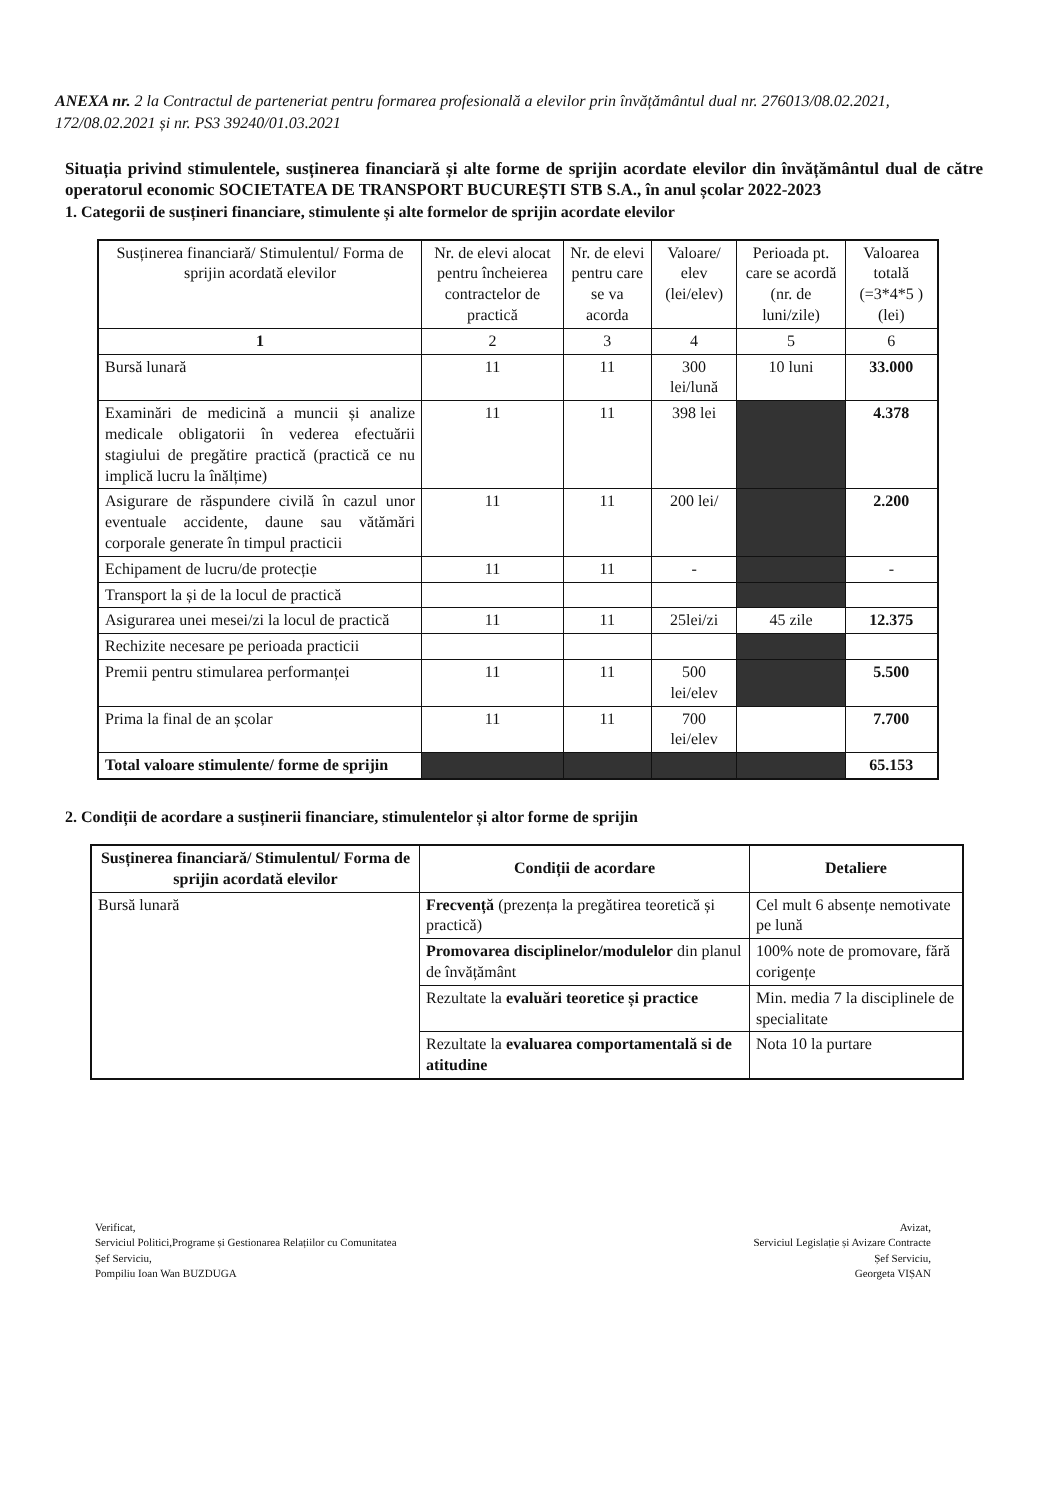ANEXA nr. 2 la Contractul de parteneriat pentru formarea profesională a elevilor prin învățământul dual nr. 276013/08.02.2021, 172/08.02.2021 și nr. PS3 39240/01.03.2021
Situația privind stimulentele, susținerea financiară și alte forme de sprijin acordate elevilor din învățământul dual de către operatorul economic SOCIETATEA DE TRANSPORT BUCUREȘTI STB S.A., în anul școlar 2022-2023
1. Categorii de susțineri financiare, stimulente și alte formelor de sprijin acordate elevilor
| Susținerea financiară/ Stimulentul/ Forma de sprijin acordată elevilor | Nr. de elevi alocat pentru încheierea contractelor de practică | Nr. de elevi pentru care se va acorda | Valoare/ elev (lei/elev) | Perioada pt. care se acordă (nr. de luni/zile) | Valoarea totală (=3*4*5 ) (lei) |
| --- | --- | --- | --- | --- | --- |
| 1 | 2 | 3 | 4 | 5 | 6 |
| Bursă lunară | 11 | 11 | 300 lei/lună | 10 luni | 33.000 |
| Examinări de medicină a muncii și analize medicale obligatorii în vederea efectuării stagiului de pregătire practică (practică ce nu implică lucru la înălțime) | 11 | 11 | 398 lei | | 4.378 |
| Asigurare de răspundere civilă în cazul unor eventuale accidente, daune sau vătămări corporale generate în timpul practicii | 11 | 11 | 200 lei/ | | 2.200 |
| Echipament de lucru/de protecție | 11 | 11 | - | | - |
| Transport la și de la locul de practică | | | | | |
| Asigurarea unei mesei/zi la locul de practică | 11 | 11 | 25lei/zi | 45 zile | 12.375 |
| Rechizite necesare pe perioada practicii | | | | | |
| Premii pentru stimularea performanței | 11 | 11 | 500 lei/elev | | 5.500 |
| Prima la final de an școlar | 11 | 11 | 700 lei/elev | | 7.700 |
| Total valoare stimulente/ forme de sprijin | | | | | 65.153 |
2. Condiții de acordare a susținerii financiare, stimulentelor și altor forme de sprijin
| Susținerea financiară/ Stimulentul/ Forma de sprijin acordată elevilor | Condiții de acordare | Detaliere |
| --- | --- | --- |
| Bursă lunară | Frecvență (prezența la pregătirea teoretică și practică) | Cel mult 6 absențe nemotivate pe lună |
| | Promovarea disciplinelor/modulelor din planul de învățământ | 100% note de promovare, fără corigențe |
| | Rezultate la evaluări teoretice și practice | Min. media 7 la disciplinele de specialitate |
| | Rezultate la evaluarea comportamentală si de atitudine | Nota 10 la purtare |
Verificat,
Serviciul Politici,Programe și Gestionarea Relațiilor cu Comunitatea
Șef Serviciu,
Pompiliu Ioan Wan BUZDUGA
Avizat,
Serviciul Legislație și Avizare Contracte
Șef Serviciu,
Georgeta VIȘAN